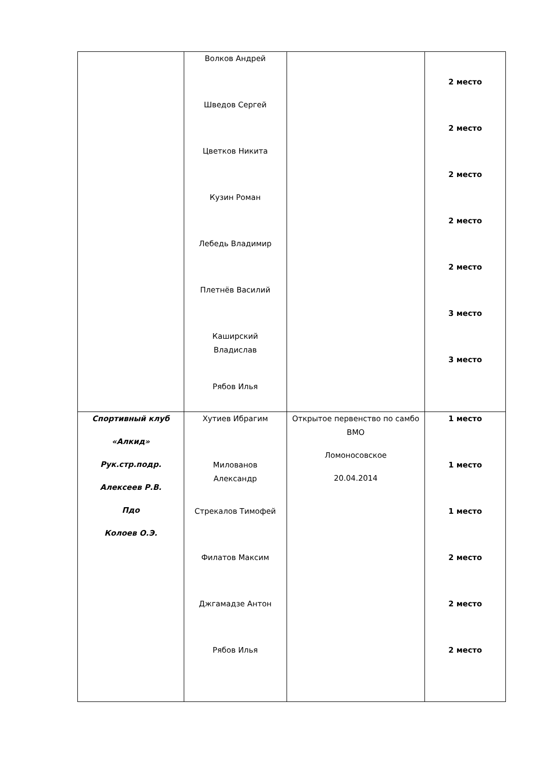| | Волков Андрей Шведов Сергей Цветков Никита Кузин Роман Лебедь Владимир Плетнёв Василий Каширский Владислав Рябов Илья | | 2 место 2 место 2 место 2 место 2 место 3 место 3 место |
| Спортивный клуб «Алкид» Рук.стр.подр. Алексеев Р.В. Пдо Колоев О.Э. | Хутиев Ибрагим Милованов Александр Стрекалов Тимофей Филатов Максим Джгамадзе Антон Рябов Илья | Открытое первенство по самбо ВМО Ломоносовское 20.04.2014 | 1 место 1 место 1 место 2 место 2 место 2 место |